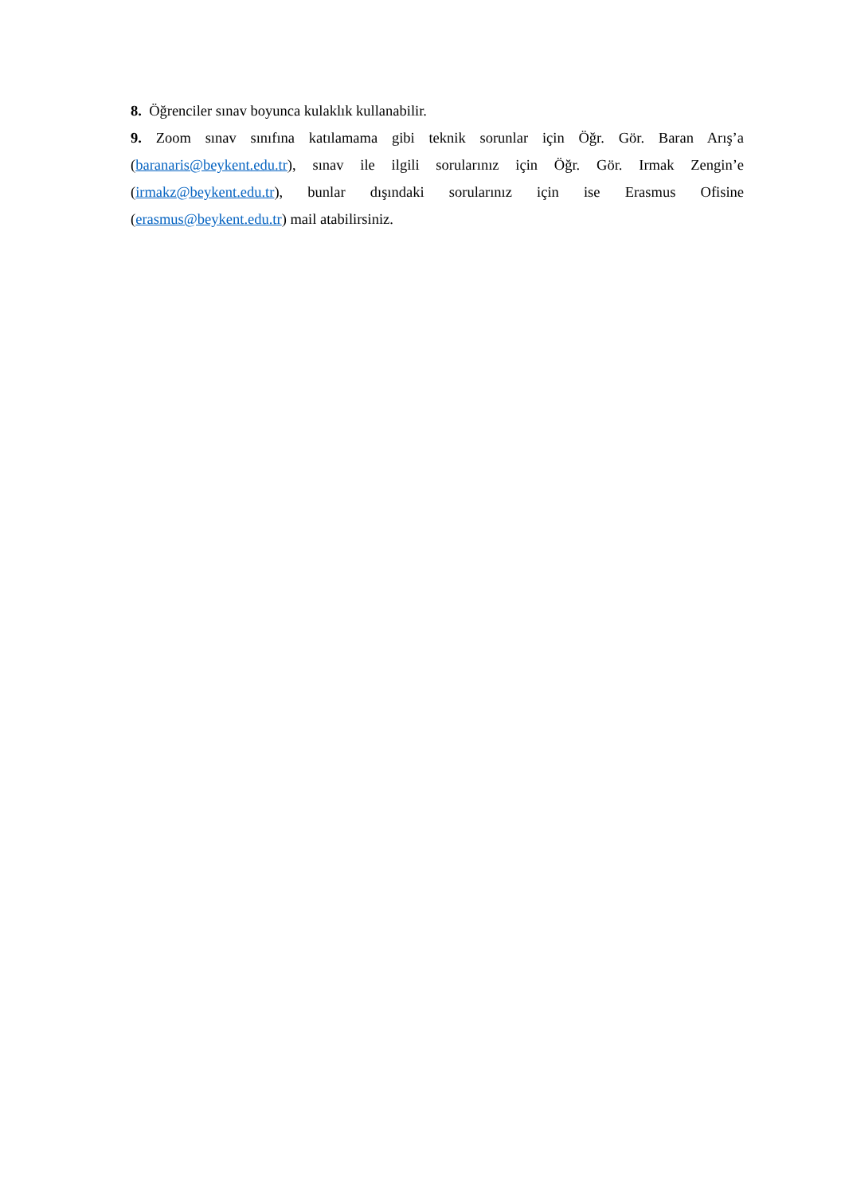8. Öğrenciler sınav boyunca kulaklık kullanabilir.
9. Zoom sınav sınıfına katılamama gibi teknik sorunlar için Öğr. Gör. Baran Arış’a (baranaris@beykent.edu.tr), sınav ile ilgili sorularınız için Öğr. Gör. Irmak Zengin’e (irmakz@beykent.edu.tr), bunlar dışındaki sorularınız için ise Erasmus Ofisine (erasmus@beykent.edu.tr) mail atabilirsiniz.